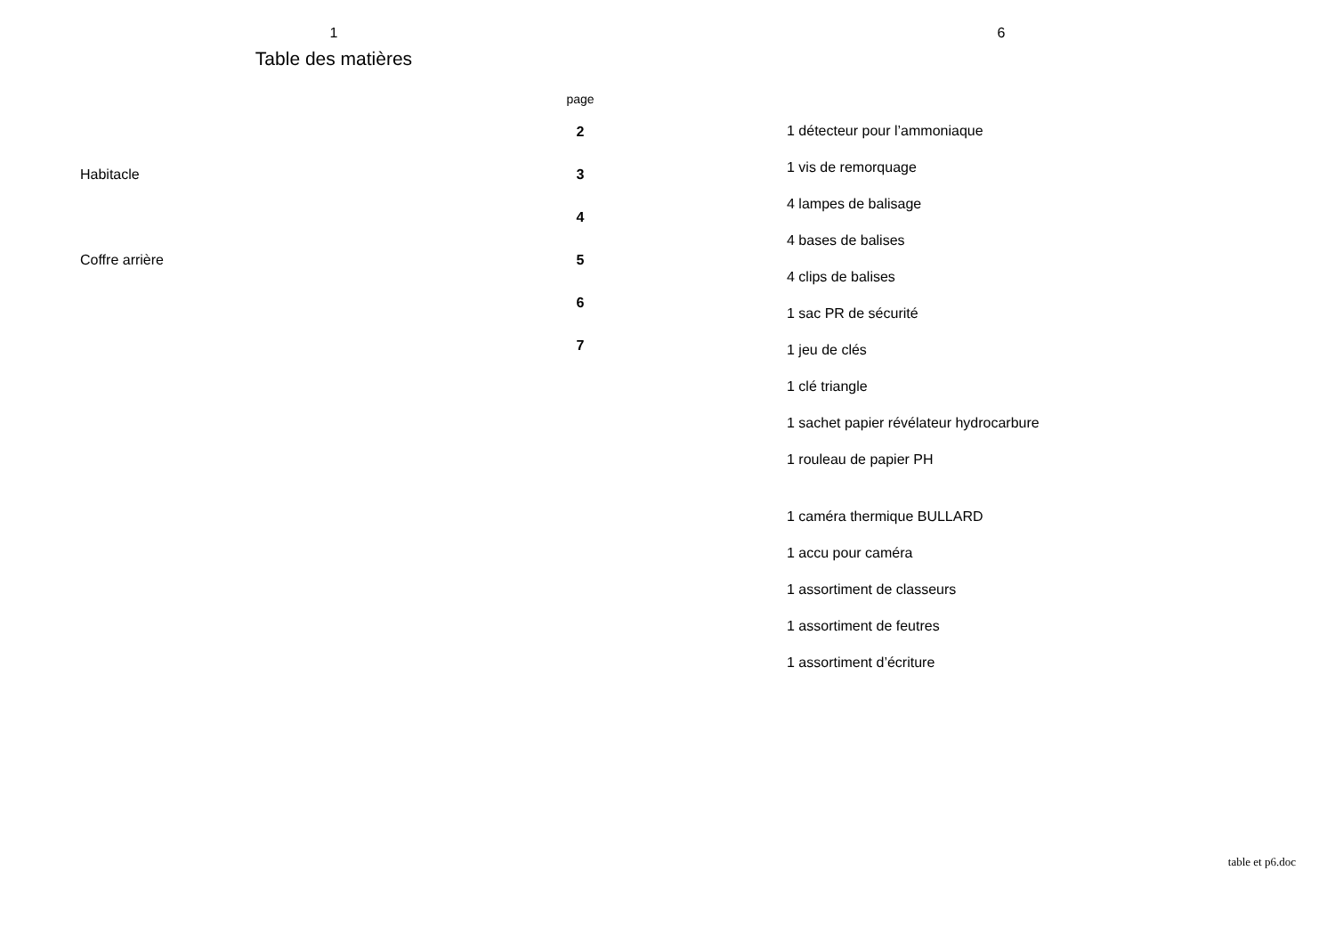1
Table des matières
| | page |
| --- | --- |
| | 2 |
| Habitacle | 3 |
| | 4 |
| Coffre arrière | 5 |
| | 6 |
| | 7 |
6
1 détecteur pour l’ammoniaque
1 vis de remorquage
4 lampes de balisage
4 bases de balises
4 clips de balises
1 sac PR de sécurité
1 jeu de clés
1 clé triangle
1 sachet papier révélateur hydrocarbure
1 rouleau de papier PH
1 caméra thermique BULLARD
1 accu pour caméra
1 assortiment de classeurs
1 assortiment de feutres
1 assortiment d’écriture
table et p6.doc